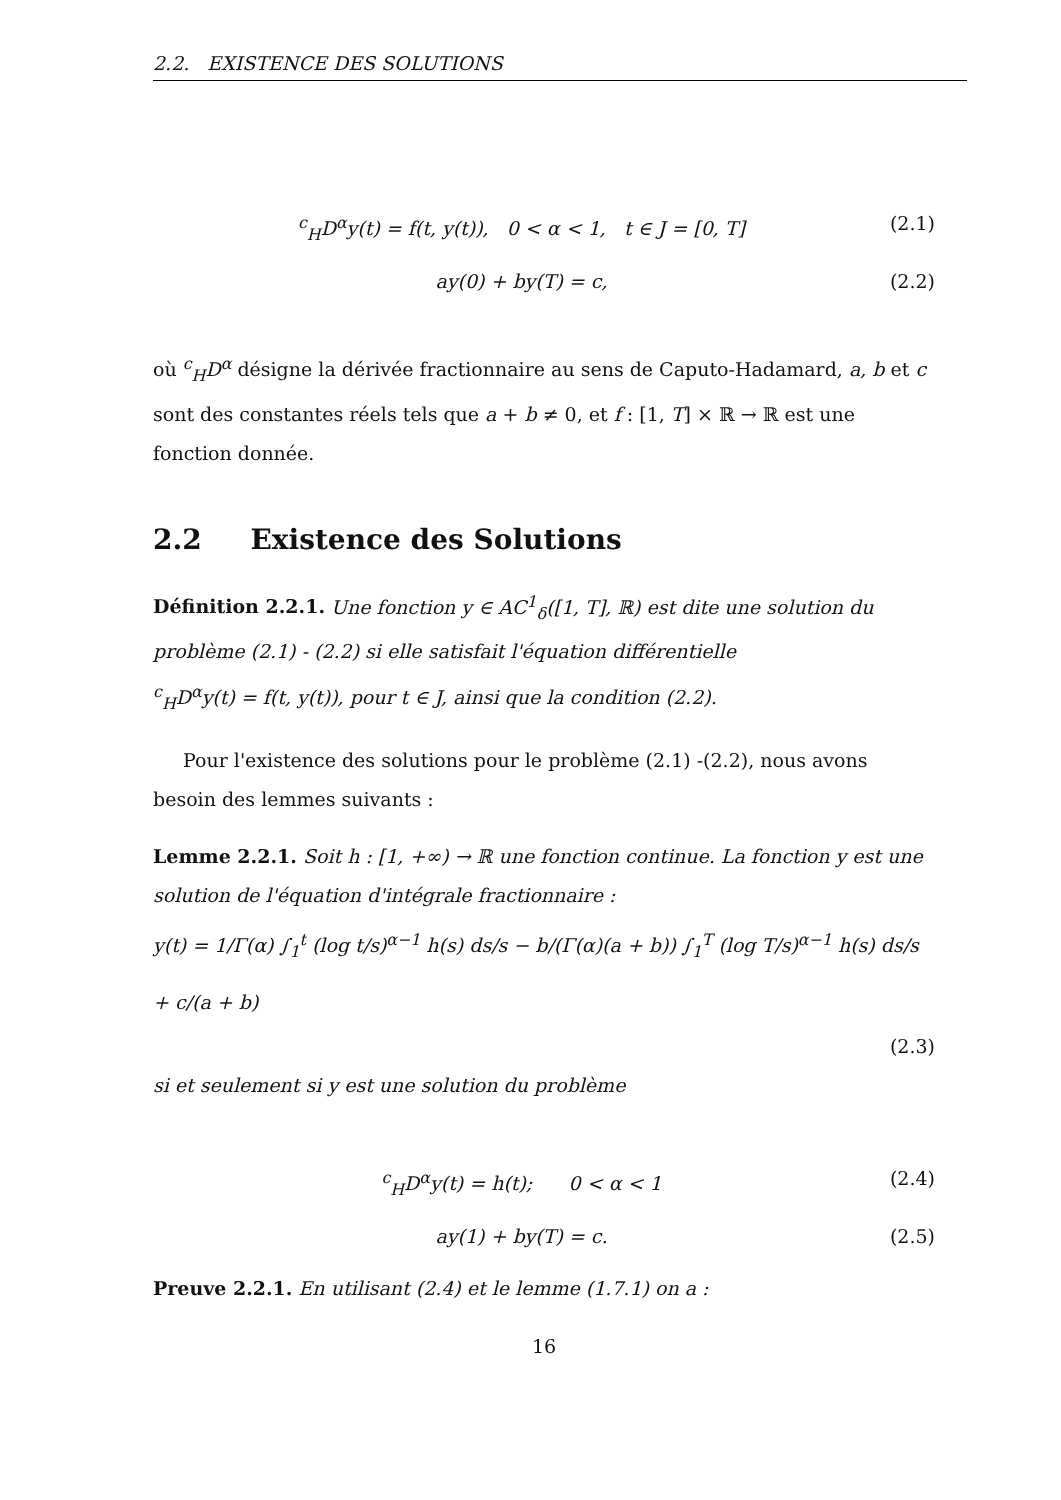2.2. EXISTENCE DES SOLUTIONS
<sup>c</sup> <sub>H</sub>D<sup>α</sup>y(t) = f(t, y(t)), 0 < α < 1, t ∈ J = [0, T] (2.1)
ay(0) + by(T) = c, (2.2)
où <sup>c</sup><sub>H</sub>D<sup>α</sup> désigne la dérivée fractionnaire au sens de Caputo-Hadamard, a, b et c sont des constantes réels tels que a + b ≠ 0, et f : [1, T] × ℝ → ℝ est une fonction donnée.
2.2 Existence des Solutions
Définition 2.2.1. Une fonction y ∈ AC<sup>1</sup><sub>δ</sub>([1, T], ℝ) est dite une solution du problème (2.1) - (2.2) si elle satisfait l'équation différentielle
<sup>c</sup> <sub>H</sub>D<sup>α</sup>y(t) = f(t, y(t)), pour t ∈ J, ainsi que la condition (2.2).
Pour l'existence des solutions pour le problème (2.1) -(2.2), nous avons besoin des lemmes suivants :
Lemme 2.2.1. Soit h : [1, +∞) → ℝ une fonction continue. La fonction y est une solution de l'équation d'intégrale fractionnaire :
y(t) = 1/Γ(α) ∫<sub>1</sub><sup>t</sup> (log t/s)<sup>α−1</sup> h(s) ds/s − b/(Γ(α)(a + b)) ∫<sub>1</sub><sup>T</sup> (log T/s)<sup>α−1</sup> h(s) ds/s + c/(a + b)
(2.3)
si et seulement si y est une solution du problème
<sup>c</sup> <sub>H</sub>D<sup>α</sup>y(t) = h(t); 0 < α < 1 (2.4)
ay(1) + by(T) = c. (2.5)
Preuve 2.2.1. En utilisant (2.4) et le lemme (1.7.1) on a :
16